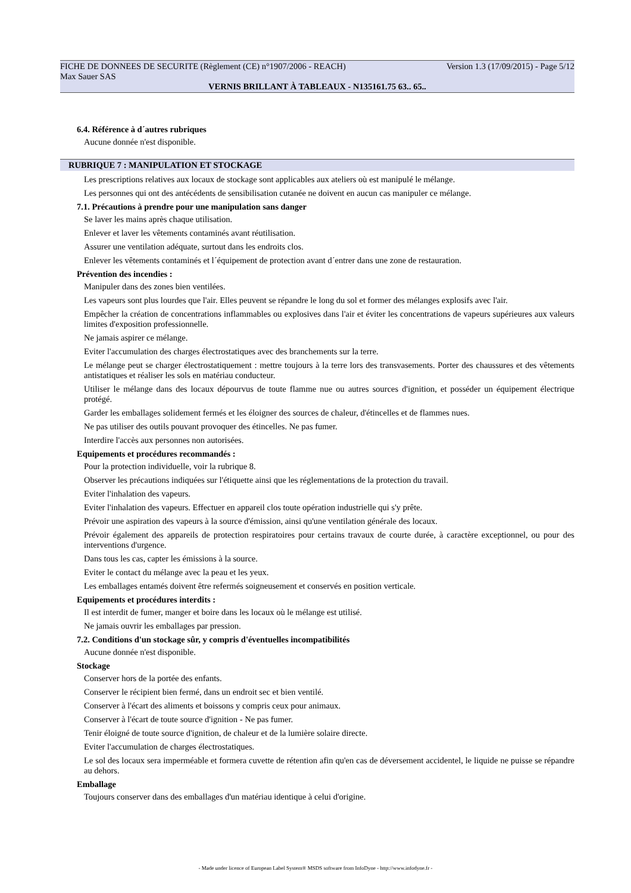FICHE DE DONNEES DE SECURITE (Règlement (CE) n°1907/2006 - REACH) Version 1.3 (17/09/2015) - Page 5/12
Max Sauer SAS
VERNIS BRILLANT À TABLEAUX - N135161.75 63.. 65..
6.4. Référence à d´autres rubriques
Aucune donnée n'est disponible.
RUBRIQUE 7 : MANIPULATION ET STOCKAGE
Les prescriptions relatives aux locaux de stockage sont applicables aux ateliers où est manipulé le mélange.
Les personnes qui ont des antécédents de sensibilisation cutanée ne doivent en aucun cas manipuler ce mélange.
7.1. Précautions à prendre pour une manipulation sans danger
Se laver les mains après chaque utilisation.
Enlever et laver les vêtements contaminés avant réutilisation.
Assurer une ventilation adéquate, surtout dans les endroits clos.
Enlever les vêtements contaminés et l´équipement de protection avant d´entrer dans une zone de restauration.
Prévention des incendies :
Manipuler dans des zones bien ventilées.
Les vapeurs sont plus lourdes que l'air. Elles peuvent se répandre le long du sol et former des mélanges explosifs avec l'air.
Empêcher la création de concentrations inflammables ou explosives dans l'air et éviter les concentrations de vapeurs supérieures aux valeurs limites d'exposition professionnelle.
Ne jamais aspirer ce mélange.
Eviter l'accumulation des charges électrostatiques avec des branchements sur la terre.
Le mélange peut se charger électrostatiquement : mettre toujours à la terre lors des transvasements. Porter des chaussures et des vêtements antistatiques et réaliser les sols en matériau conducteur.
Utiliser le mélange dans des locaux dépourvus de toute flamme nue ou autres sources d'ignition, et posséder un équipement électrique protégé.
Garder les emballages solidement fermés et les éloigner des sources de chaleur, d'étincelles et de flammes nues.
Ne pas utiliser des outils pouvant provoquer des étincelles. Ne pas fumer.
Interdire l'accès aux personnes non autorisées.
Equipements et procédures recommandés :
Pour la protection individuelle, voir la rubrique 8.
Observer les précautions indiquées sur l'étiquette ainsi que les réglementations de la protection du travail.
Eviter l'inhalation des vapeurs.
Eviter l'inhalation des vapeurs. Effectuer en appareil clos toute opération industrielle qui s'y prête.
Prévoir une aspiration des vapeurs à la source d'émission, ainsi qu'une ventilation générale des locaux.
Prévoir également des appareils de protection respiratoires pour certains travaux de courte durée, à caractère exceptionnel, ou pour des interventions d'urgence.
Dans tous les cas, capter les émissions à la source.
Eviter le contact du mélange avec la peau et les yeux.
Les emballages entamés doivent être refermés soigneusement et conservés en position verticale.
Equipements et procédures interdits :
Il est interdit de fumer, manger et boire dans les locaux où le mélange est utilisé.
Ne jamais ouvrir les emballages par pression.
7.2. Conditions d'un stockage sûr, y compris d'éventuelles incompatibilités
Aucune donnée n'est disponible.
Stockage
Conserver hors de la portée des enfants.
Conserver le récipient bien fermé, dans un endroit sec et bien ventilé.
Conserver à l'écart des aliments et boissons y compris ceux pour animaux.
Conserver à l'écart de toute source d'ignition - Ne pas fumer.
Tenir éloigné de toute source d'ignition, de chaleur et de la lumière solaire directe.
Eviter l'accumulation de charges électrostatiques.
Le sol des locaux sera imperméable et formera cuvette de rétention afin qu'en cas de déversement accidentel, le liquide ne puisse se répandre au dehors.
Emballage
Toujours conserver dans des emballages d'un matériau identique à celui d'origine.
- Made under licence of European Label System® MSDS software from InfoDyne - http://www.infodyne.fr -